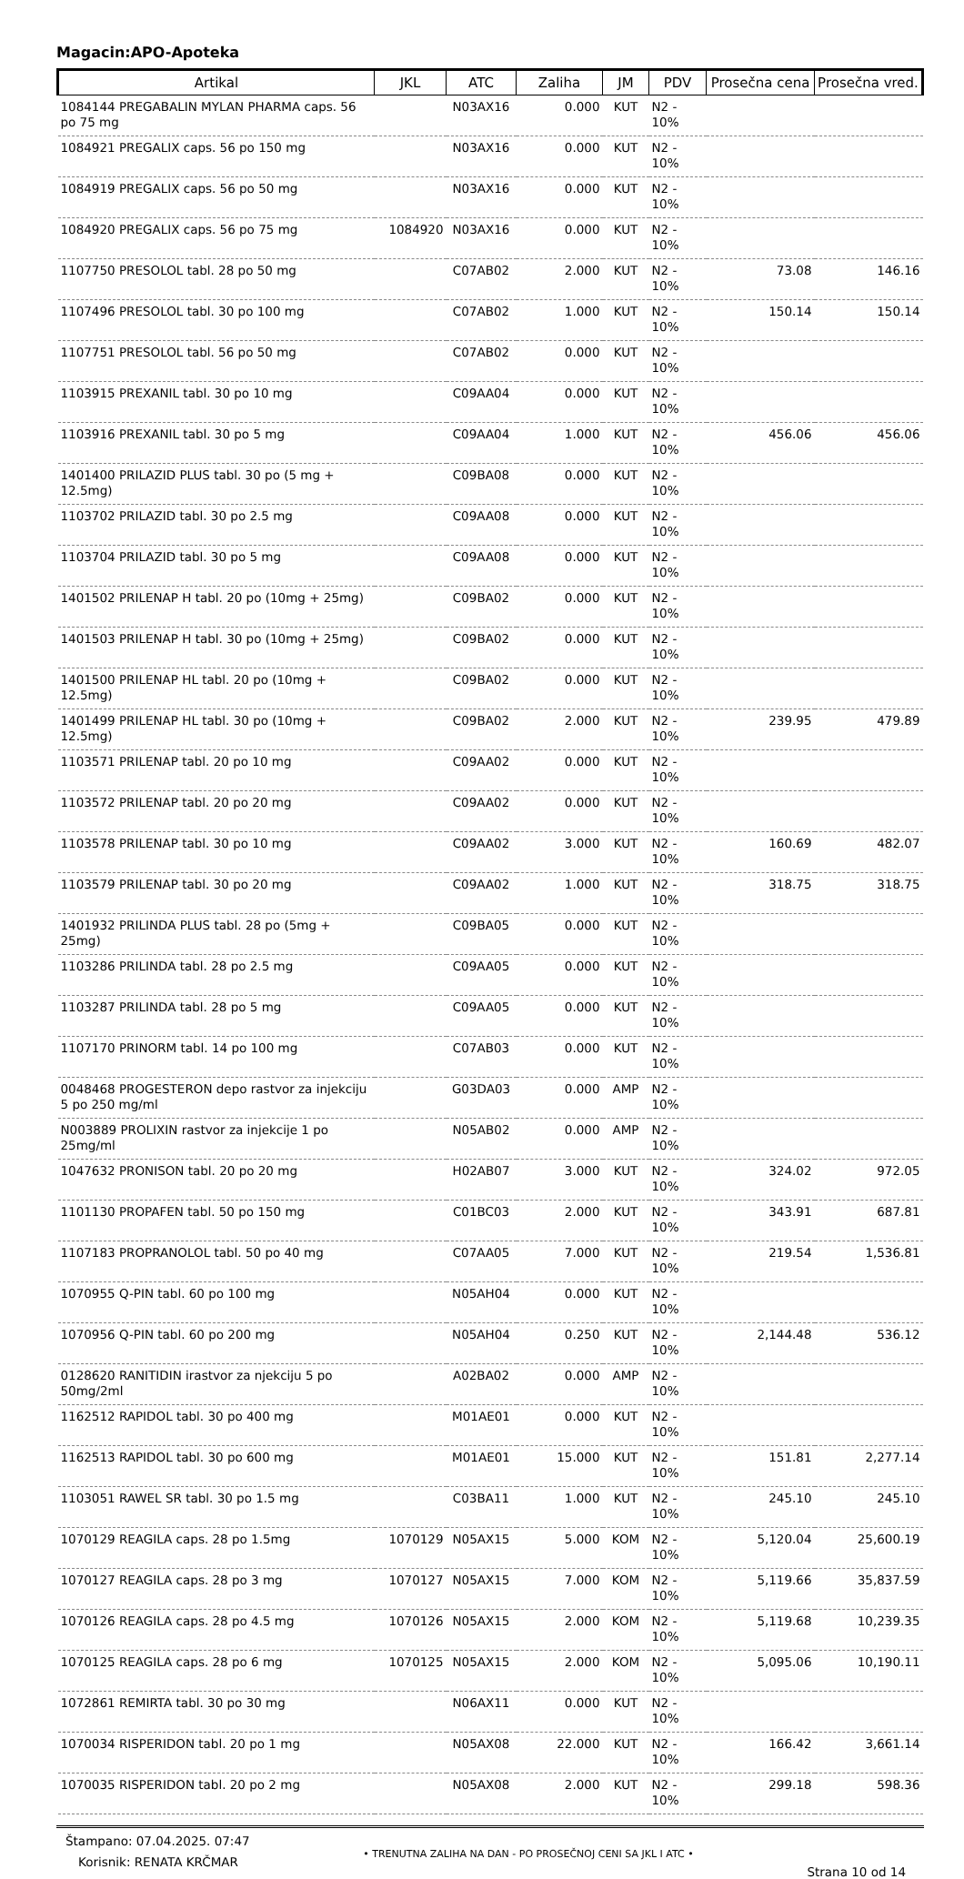Magacin:APO-Apoteka
| Artikal | JKL | ATC | Zaliha | JM | PDV | Prosečna cena | Prosečna vred. |
| --- | --- | --- | --- | --- | --- | --- | --- |
| 1084144 PREGABALIN MYLAN PHARMA caps. 56 po 75 mg | | N03AX16 | 0.000 | KUT | N2 - 10% | | |
| 1084921 PREGALIX caps. 56 po 150 mg | | N03AX16 | 0.000 | KUT | N2 - 10% | | |
| 1084919 PREGALIX caps. 56 po 50 mg | | N03AX16 | 0.000 | KUT | N2 - 10% | | |
| 1084920 PREGALIX caps. 56 po 75 mg | 1084920 | N03AX16 | 0.000 | KUT | N2 - 10% | | |
| 1107750 PRESOLOL tabl. 28 po 50 mg | | C07AB02 | 2.000 | KUT | N2 - 10% | 73.08 | 146.16 |
| 1107496 PRESOLOL tabl. 30 po 100 mg | | C07AB02 | 1.000 | KUT | N2 - 10% | 150.14 | 150.14 |
| 1107751 PRESOLOL tabl. 56 po 50 mg | | C07AB02 | 0.000 | KUT | N2 - 10% | | |
| 1103915 PREXANIL tabl. 30 po 10 mg | | C09AA04 | 0.000 | KUT | N2 - 10% | | |
| 1103916 PREXANIL tabl. 30 po 5 mg | | C09AA04 | 1.000 | KUT | N2 - 10% | 456.06 | 456.06 |
| 1401400 PRILAZID PLUS tabl. 30 po (5 mg + 12.5mg) | | C09BA08 | 0.000 | KUT | N2 - 10% | | |
| 1103702 PRILAZID tabl. 30 po 2.5 mg | | C09AA08 | 0.000 | KUT | N2 - 10% | | |
| 1103704 PRILAZID tabl. 30 po 5 mg | | C09AA08 | 0.000 | KUT | N2 - 10% | | |
| 1401502 PRILENAP H tabl. 20 po (10mg + 25mg) | | C09BA02 | 0.000 | KUT | N2 - 10% | | |
| 1401503 PRILENAP H tabl. 30 po (10mg + 25mg) | | C09BA02 | 0.000 | KUT | N2 - 10% | | |
| 1401500 PRILENAP HL tabl. 20 po (10mg + 12.5mg) | | C09BA02 | 0.000 | KUT | N2 - 10% | | |
| 1401499 PRILENAP HL tabl. 30 po (10mg + 12.5mg) | | C09BA02 | 2.000 | KUT | N2 - 10% | 239.95 | 479.89 |
| 1103571 PRILENAP tabl. 20 po 10 mg | | C09AA02 | 0.000 | KUT | N2 - 10% | | |
| 1103572 PRILENAP tabl. 20 po 20 mg | | C09AA02 | 0.000 | KUT | N2 - 10% | | |
| 1103578 PRILENAP tabl. 30 po 10 mg | | C09AA02 | 3.000 | KUT | N2 - 10% | 160.69 | 482.07 |
| 1103579 PRILENAP tabl. 30 po 20 mg | | C09AA02 | 1.000 | KUT | N2 - 10% | 318.75 | 318.75 |
| 1401932 PRILINDA PLUS tabl. 28 po (5mg + 25mg) | | C09BA05 | 0.000 | KUT | N2 - 10% | | |
| 1103286 PRILINDA tabl. 28 po 2.5 mg | | C09AA05 | 0.000 | KUT | N2 - 10% | | |
| 1103287 PRILINDA tabl. 28 po 5 mg | | C09AA05 | 0.000 | KUT | N2 - 10% | | |
| 1107170 PRINORM tabl. 14 po 100 mg | | C07AB03 | 0.000 | KUT | N2 - 10% | | |
| 0048468 PROGESTERON depo rastvor za injekciju 5 po 250 mg/ml | | G03DA03 | 0.000 | AMP | N2 - 10% | | |
| N003889 PROLIXIN rastvor za injekcije 1 po 25mg/ml | | N05AB02 | 0.000 | AMP | N2 - 10% | | |
| 1047632 PRONISON tabl. 20 po 20 mg | | H02AB07 | 3.000 | KUT | N2 - 10% | 324.02 | 972.05 |
| 1101130 PROPAFEN tabl. 50 po 150 mg | | C01BC03 | 2.000 | KUT | N2 - 10% | 343.91 | 687.81 |
| 1107183 PROPRANOLOL tabl. 50 po 40 mg | | C07AA05 | 7.000 | KUT | N2 - 10% | 219.54 | 1,536.81 |
| 1070955 Q-PIN tabl. 60 po 100 mg | | N05AH04 | 0.000 | KUT | N2 - 10% | | |
| 1070956 Q-PIN tabl. 60 po 200 mg | | N05AH04 | 0.250 | KUT | N2 - 10% | 2,144.48 | 536.12 |
| 0128620 RANITIDIN irastvor za njekciju 5 po 50mg/2ml | | A02BA02 | 0.000 | AMP | N2 - 10% | | |
| 1162512 RAPIDOL tabl. 30 po 400 mg | | M01AE01 | 0.000 | KUT | N2 - 10% | | |
| 1162513 RAPIDOL tabl. 30 po 600 mg | | M01AE01 | 15.000 | KUT | N2 - 10% | 151.81 | 2,277.14 |
| 1103051 RAWEL SR tabl. 30 po 1.5 mg | | C03BA11 | 1.000 | KUT | N2 - 10% | 245.10 | 245.10 |
| 1070129 REAGILA caps. 28 po 1.5mg | 1070129 | N05AX15 | 5.000 | KOM | N2 - 10% | 5,120.04 | 25,600.19 |
| 1070127 REAGILA caps. 28 po 3 mg | 1070127 | N05AX15 | 7.000 | KOM | N2 - 10% | 5,119.66 | 35,837.59 |
| 1070126 REAGILA caps. 28 po 4.5 mg | 1070126 | N05AX15 | 2.000 | KOM | N2 - 10% | 5,119.68 | 10,239.35 |
| 1070125 REAGILA caps. 28 po 6 mg | 1070125 | N05AX15 | 2.000 | KOM | N2 - 10% | 5,095.06 | 10,190.11 |
| 1072861 REMIRTA tabl. 30 po 30 mg | | N06AX11 | 0.000 | KUT | N2 - 10% | | |
| 1070034 RISPERIDON tabl. 20 po 1 mg | | N05AX08 | 22.000 | KUT | N2 - 10% | 166.42 | 3,661.14 |
| 1070035 RISPERIDON tabl. 20 po 2 mg | | N05AX08 | 2.000 | KUT | N2 - 10% | 299.18 | 598.36 |
Štampano: 07.04.2025. 07:47
Korisnik: RENATA KRČMAR
• TRENUTNA ZALIHA NA DAN - PO PROSEČNOJ CENI SA JKL I ATC •
Strana 10 od 14